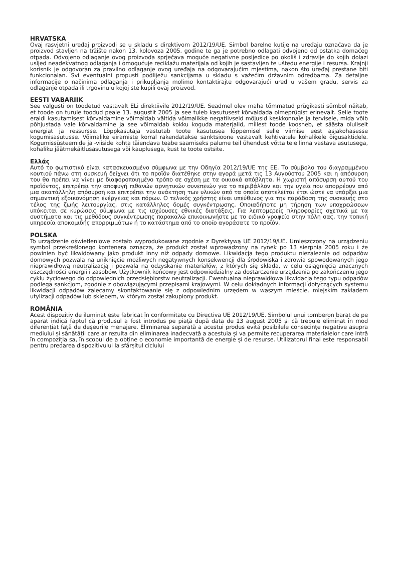HRVATSKA
Ovaj rasvjetni uređaj proizvodi se u skladu s direktivom 2012/19/UE. Simbol barelne kutije na uređaju označava da je proizvod stavljen na tržište nakon 13. kolovoza 2005. godine te ga je potrebno odlagati odvojeno od ostatka domaćeg otpada. Odvojeno odlaganje ovog proizvoda sprječava moguće negativne posljedice po okoliš i zdravlje do kojih dolazi usljed neadekvatnog odlaganja i omogućuje reciklažu materijala od kojih je sastavljen te uštedu energije i resursa. Krajnji korisnik je odgovoran za pravilno odlaganje ovog uređaja na odgovarajućim mjestima, nakon što uređaj prestane biti funkcionalan. Svi eventualni propusti podliježu sankcijama u skladu s važećim državnim odredbama. Za detaljne informacije o načinima odlaganja i prikupljanja molimo kontaktirajte odgovarajući ured u vašem gradu, servis za odlaganje otpada ili trgovinu u kojoj ste kupili ovaj proizvod.
EESTI VABARIIK
See valgusti on toodetud vastavalt ELi direktiivile 2012/19/UE. Seadmel olev maha tõmmatud prügikasti sümbol näitab, et toode on turule toodud peale 13. augustit 2005 ja see tuleb kasutusest kõrvaldada olmeprügist erinevalt. Selle toote eraldi kasutamisest kõrvaldamine võimaldab vältida võimalikke negatiivseid mõjusid keskkonnale ja tervisele, mida võib põhjustada vale kõrvaldamine ja see võimaldab kokku koguda materjalid, millest toode koosneb, et säästa oluliselt energiat ja ressursse. Lõppkasutaja vastutab toote kasutusea lõppemisel selle viimise eest asjakohasesse kogumisasutusse. Võimalike eiramiste korral rakendatakse sanktsioone vastavalt kehtivatele kohalikele õigusaktidele. Kogumissüsteemide ja -viiside kohta täiendava teabe saamiseks palume teil ühendust võtta teie linna vastava asutusega, kohaliku jäätmekäitlusasutusega või kauplusega, kust te toote ostsite.
Ελλάς
Αυτό το φωτιστικό είναι κατασκευασμένο σύμφωνα με την Οδηγία 2012/19/UE της ΕΕ. Το σύμβολο του διαγραμμένου κουτιού πάνω στη συσκευή δείχνει ότι το προϊόν διατέθηκε στην αγορά μετά τις 13 Αυγούστου 2005 και η απόσυρση του θα πρέπει να γίνει με διαφοροποιημένο τρόπο σε σχέση με τα οικιακά απόβλητα. Η χωριστή απόσυρση αυτού του προϊόντος, επιτρέπει την αποφυγή πιθανών αρνητικών συνεπειών για το περιβάλλον και την υγεία που απορρέουν από μια ακατάλληλη απόσυρση και επιτρέπει την ανάκτηση των υλικών από τα οποία αποτελείται έτσι ώστε να υπάρξει μια σημαντική εξοικονόμηση ενέργειας και πόρων. Ο τελικός χρήστης είναι υπεύθυνος για την παράδοση της συσκευής στο τέλος της ζωής λειτουργίας, στις κατάλληλες δομές συγκέντρωσης. Οποιαδήποτε μη τήρηση των υποχρεώσεων υπόκειται σε κυρώσεις σύμφωνα με τις ισχύουσες εθνικές διατάξεις. Για λεπτομερείς πληροφορίες σχετικά με τα συστήματα και τις μεθόδους συγκέντρωσης παρακαλώ επικοινωνήστε με το ειδικό γραφείο στην πόλη σας, την τοπική υπηρεσία αποκομιδής απορριμμάτων ή το κατάστημα από το οποίο αγοράσατε το προϊόν.
POLSKA
To urządzenie oświetleniowe zostało wyprodukowane zgodnie z Dyrektywą UE 2012/19/UE. Umieszczony na urządzeniu symbol przekreślonego kontenera oznacza, że produkt został wprowadzony na rynek po 13 sierpnia 2005 roku i że powinien być likwidowany jako produkt inny niż odpady domowe. Likwidacja tego produktu niezależnie od odpadów domowych pozwala na uniknięcie możliwych negatywnych konsekwencji dla środowiska i zdrowia spowodowanych jego nieprawidłową neutralizacją i pozwala na odzyskanie materiałów, z których się składa, w celu osiągnięcia znacznych oszczędności energii i zasobów. Użytkownik końcowy jest odpowiedzialny za dostarczenie urządzenia po zakończeniu jego cyklu życiowego do odpowiednich przedsiębiorstw neutralizacji. Ewentualna nieprawidłowa likwidacja tego typu odpadów podlega sankcjom, zgodnie z obowiązującymi przepisami krajowymi. W celu dokładnych informacji dotyczących systemu likwidacji odpadów zalecamy skontaktowanie się z odpowiednim urzędem w waszym mieście, miejskim zakładem utylizacji odpadów lub sklepem, w którym został zakupiony produkt.
ROMÂNIA
Acest dispozitiv de iluminat este fabricat în conformitate cu Directiva UE 2012/19/UE. Simbolul unui tomberon barat de pe aparat indică faptul că produsul a fost introdus pe piață după data de 13 august 2005 și că trebuie eliminat în mod diferențiat față de deșeurile menajere. Eliminarea separată a acestui produs evită posibilele consecințe negative asupra mediului și sănătății care ar rezulta din eliminarea inadecvată a acestuia și va permite recuperarea materialelor care intră în compoziția sa, în scopul de a obține o economie importantă de energie și de resurse. Utilizatorul final este responsabil pentru predarea dispozitivului la sfârșitul ciclului